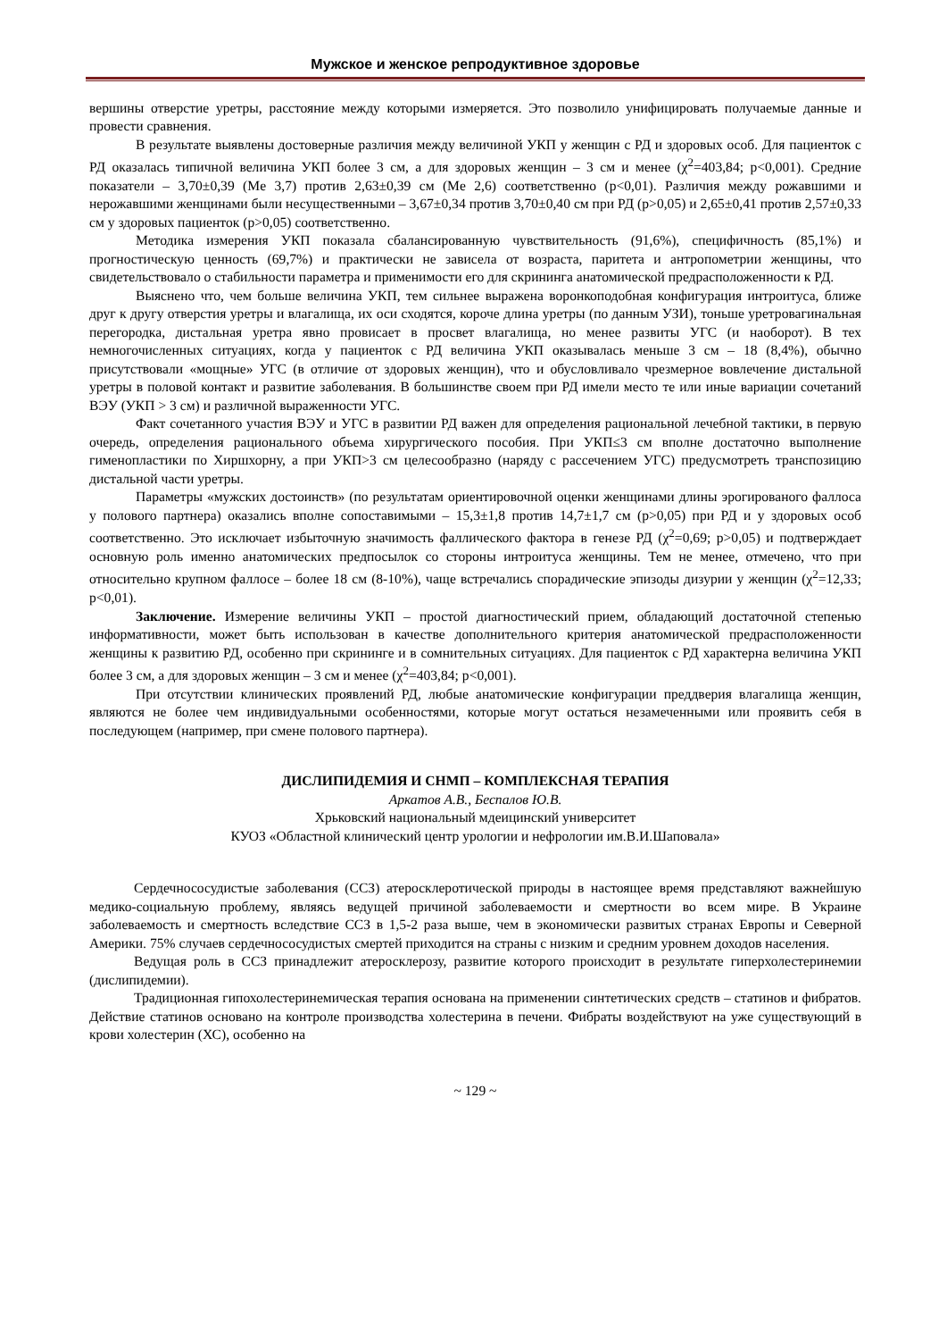Мужское и женское репродуктивное здоровье
вершины отверстие уретры, расстояние между которыми измеряется. Это позволило унифицировать получаемые данные и провести сравнения.
В результате выявлены достоверные различия между величиной УКП у женщин с РД и здоровых особ. Для пациенток с РД оказалась типичной величина УКП более 3 см, а для здоровых женщин – 3 см и менее (χ<sup>2</sup>=403,84; p<0,001). Средние показатели – 3,70±0,39 (Me 3,7) против 2,63±0,39 см (Me 2,6) соответственно (р<0,01). Различия между рожавшими и нерожавшими женщинами были несущественными – 3,67±0,34 против 3,70±0,40 см при РД (р>0,05) и 2,65±0,41 против 2,57±0,33 см у здоровых пациенток (р>0,05) соответственно.
Методика измерения УКП показала сбалансированную чувствительность (91,6%), специфичность (85,1%) и прогностическую ценность (69,7%) и практически не зависела от возраста, паритета и антропометрии женщины, что свидетельствовало о стабильности параметра и применимости его для скрининга анатомической предрасположенности к РД.
Выяснено что, чем больше величина УКП, тем сильнее выражена воронкоподобная конфигурация интроитуса, ближе друг к другу отверстия уретры и влагалища, их оси сходятся, короче длина уретры (по данным УЗИ), тоньше уретровагинальная перегородка, дистальная уретра явно провисает в просвет влагалища, но менее развиты УГС (и наоборот). В тех немногочисленных ситуациях, когда у пациенток с РД величина УКП оказывалась меньше 3 см – 18 (8,4%), обычно присутствовали «мощные» УГС (в отличие от здоровых женщин), что и обусловливало чрезмерное вовлечение дистальной уретры в половой контакт и развитие заболевания. В большинстве своем при РД имели место те или иные вариации сочетаний ВЭУ (УКП > 3 см) и различной выраженности УГС.
Факт сочетанного участия ВЭУ и УГС в развитии РД важен для определения рациональной лечебной тактики, в первую очередь, определения рационального объема хирургического пособия. При УКП≤3 см вполне достаточно выполнение гименопластики по Хиршхорну, а при УКП>3 см целесообразно (наряду с рассечением УГС) предусмотреть транспозицию дистальной части уретры.
Параметры «мужских достоинств» (по результатам ориентировочной оценки женщинами длины эрогированого фаллоса у полового партнера) оказались вполне сопоставимыми – 15,3±1,8 против 14,7±1,7 см (р>0,05) при РД и у здоровых особ соответственно. Это исключает избыточную значимость фаллического фактора в генезе РД (χ<sup>2</sup>=0,69; p>0,05) и подтверждает основную роль именно анатомических предпосылок со стороны интроитуса женщины. Тем не менее, отмечено, что при относительно крупном фаллосе – более 18 см (8-10%), чаще встречались спорадические эпизоды дизурии у женщин (χ<sup>2</sup>=12,33; p<0,01).
Заключение. Измерение величины УКП – простой диагностический прием, обладающий достаточной степенью информативности, может быть использован в качестве дополнительного критерия анатомической предрасположенности женщины к развитию РД, особенно при скрининге и в сомнительных ситуациях. Для пациенток с РД характерна величина УКП более 3 см, а для здоровых женщин – 3 см и менее (χ<sup>2</sup>=403,84; p<0,001).
При отсутствии клинических проявлений РД, любые анатомические конфигурации преддверия влагалища женщин, являются не более чем индивидуальными особенностями, которые могут остаться незамеченными или проявить себя в последующем (например, при смене полового партнера).
ДИСЛИПИДЕМИЯ И СНМП – КОМПЛЕКСНАЯ ТЕРАПИЯ
Аркатов А.В., Беспалов Ю.В.
Хрьковский национальный мдеицинский университет
КУОЗ «Областной клинический центр урологии и нефрологии им.В.И.Шаповала»
Сердечнососудистые заболевания (ССЗ) атеросклеротической природы в настоящее время представляют важнейшую медико-социальную проблему, являясь ведущей причиной заболеваемости и смертности во всем мире. В Украине заболеваемость и смертность вследствие ССЗ в 1,5-2 раза выше, чем в экономически развитых странах Европы и Северной Америки. 75% случаев сердечнососудистых смертей приходится на страны с низким и средним уровнем доходов населения.
Ведущая роль в ССЗ принадлежит атеросклерозу, развитие которого происходит в результате гиперхолестеринемии (дислипидемии).
Традиционная гипохолестеринемическая терапия основана на применении синтетических средств – статинов и фибратов. Действие статинов основано на контроле производства холестерина в печени. Фибраты воздействуют на уже существующий в крови холестерин (ХС), особенно на
~ 129 ~